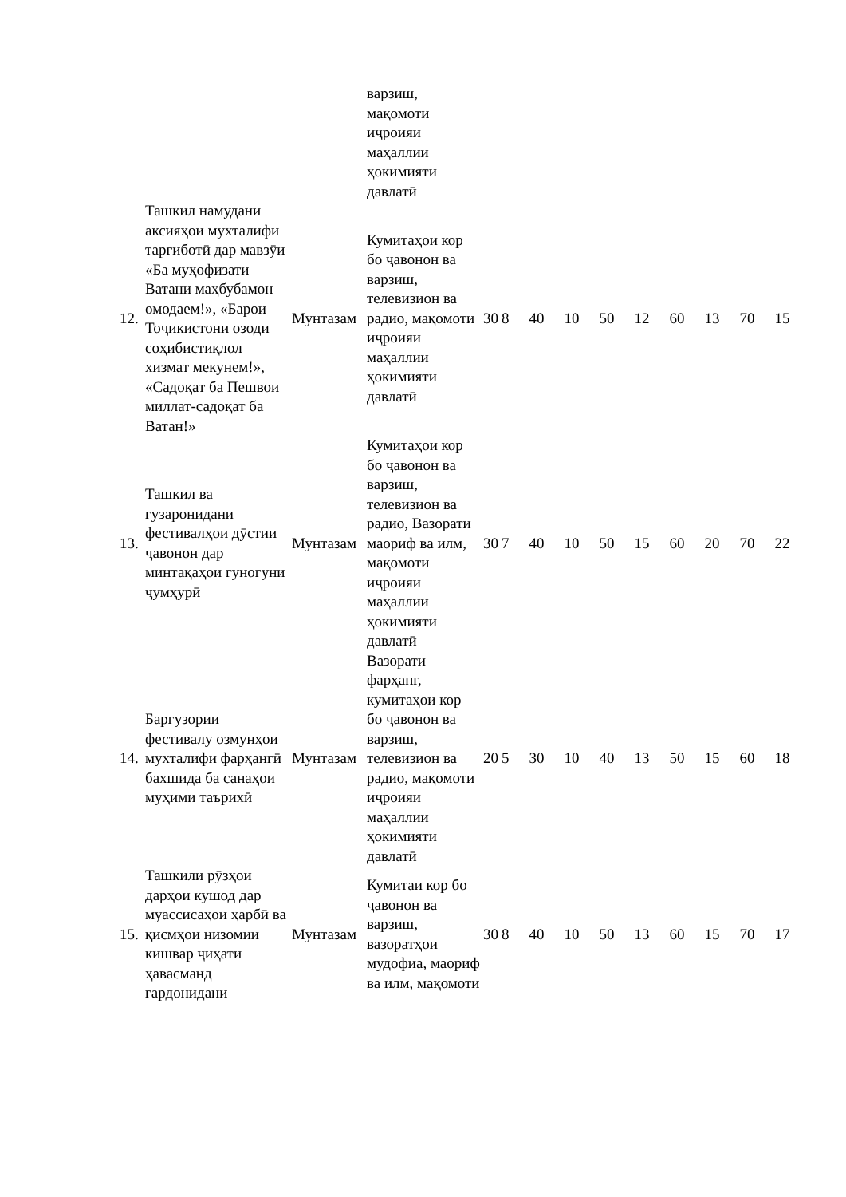| | | | варзиш, мақомоти иҷроияи маҳаллии ҳокимияти давлатӣ | | | | | | | | | | |
| 12. | Ташкил намудани аксияҳои мухталифи тарғиботӣ дар мавзӯи «Ба муҳофизати Ватани маҳбубамон омодаем!», «Барои Тоҷикистони озоди соҳибистиқлол хизмат мекунем!», «Садоқат ба Пешвои миллат-садоқат ба Ватан!» | Мунтазам | Кумитаҳои кор бо ҷавонон ва варзиш, телевизион ва радио, мақомоти иҷроияи маҳаллии ҳокимияти давлатӣ | 30 | 8 | 40 | 10 | 50 | 12 | 60 | 13 | 70 | 15 |
| 13. | Ташкил ва гузаронидани фестивалҳои дӯстии ҷавонон дар минтақаҳои гуногуни ҷумҳурӣ | Мунтазам | Кумитаҳои кор бо ҷавонон ва варзиш, телевизион ва радио, Вазорати маориф ва илм, мақомоти иҷроияи маҳаллии ҳокимияти давлатӣ | 30 | 7 | 40 | 10 | 50 | 15 | 60 | 20 | 70 | 22 |
| 14. | Баргузории фестивалу озмунҳои мухталифи фарҳангӣ бахшида ба санаҳои муҳими таърихӣ | Мунтазам | Вазорати фарҳанг, кумитаҳои кор бо ҷавонон ва варзиш, телевизион ва радио, мақомоти иҷроияи маҳаллии ҳокимияти давлатӣ | 20 | 5 | 30 | 10 | 40 | 13 | 50 | 15 | 60 | 18 |
| 15. | Ташкили рӯзҳои дарҳои кушод дар муассисаҳои ҳарбӣ ва қисмҳои низомии кишвар ҷиҳати ҳавасманд гардонидани | Мунтазам | Кумитаи кор бо ҷавонон ва варзиш, вазоратҳои мудофиа, маориф ва илм, мақомоти | 30 | 8 | 40 | 10 | 50 | 13 | 60 | 15 | 70 | 17 |